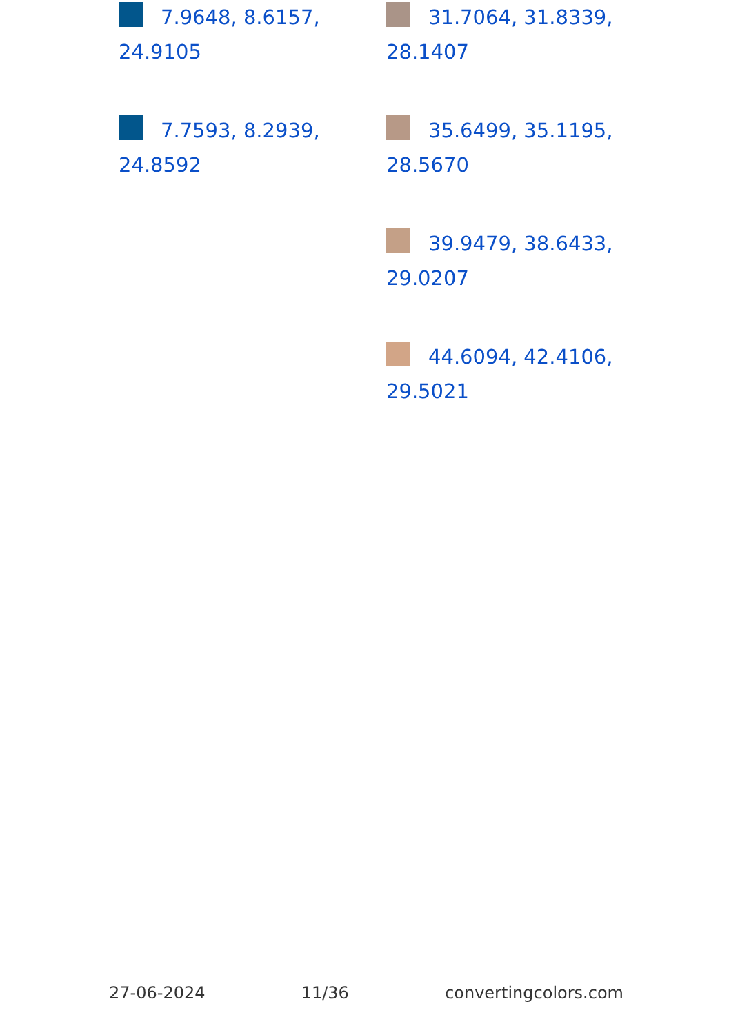7.9648, 8.6157, 24.9105
7.7593, 8.2939, 24.8592
31.7064, 31.8339, 28.1407
35.6499, 35.1195, 28.5670
39.9479, 38.6433, 29.0207
44.6094, 42.4106, 29.5021
27-06-2024 11/36 convertingcolors.com